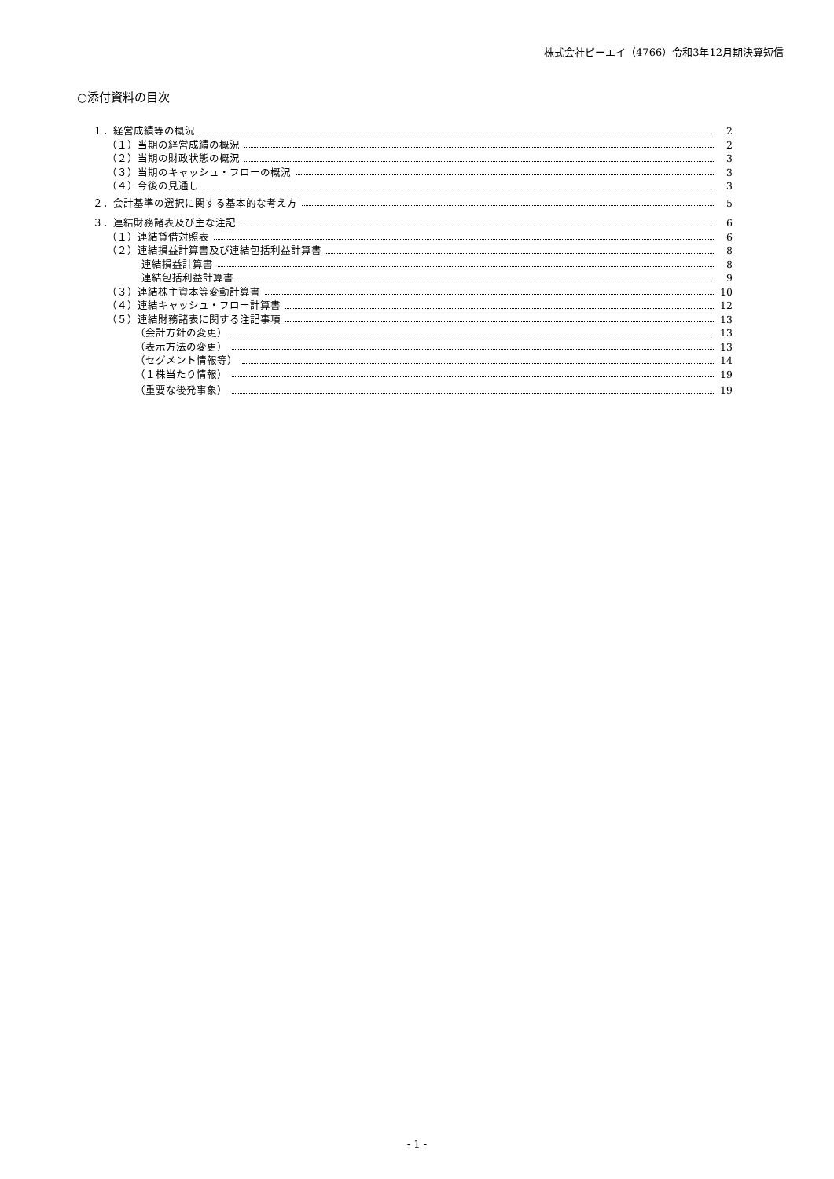株式会社ピーエイ（4766）令和3年12月期決算短信
○添付資料の目次
１．経営成績等の概況 2
（１）当期の経営成績の概況 2
（２）当期の財政状態の概況 3
（３）当期のキャッシュ・フローの概況 3
（４）今後の見通し 3
２．会計基準の選択に関する基本的な考え方 5
３．連結財務諸表及び主な注記 6
（１）連結貸借対照表 6
（２）連結損益計算書及び連結包括利益計算書 8
連結損益計算書 8
連結包括利益計算書 9
（３）連結株主資本等変動計算書 10
（４）連結キャッシュ・フロー計算書 12
（５）連結財務諸表に関する注記事項 13
（会計方針の変更） 13
（表示方法の変更） 13
（セグメント情報等） 14
（１株当たり情報） 19
（重要な後発事象） 19
- 1 -